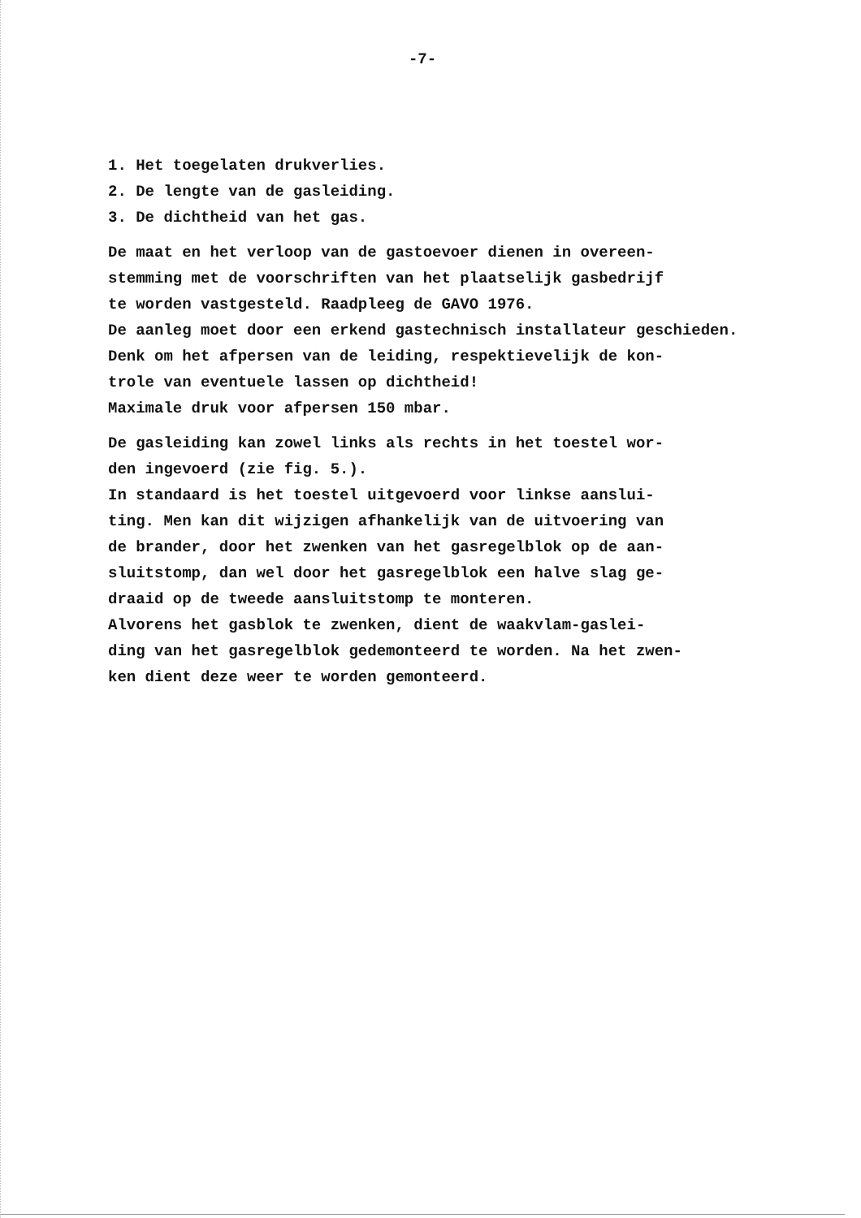-7-
1. Het toegelaten drukverlies.
2. De lengte van de gasleiding.
3. De dichtheid van het gas.
De maat en het verloop van de gastoevoer dienen in overeen-
stemming met de voorschriften van het plaatselijk gasbedrijf
te worden vastgesteld. Raadpleeg de GAVO 1976.
De aanleg moet door een erkend gastechnisch installateur geschieden.
Denk om het afpersen van de leiding, respektievelijk de kon-
trole van eventuele lassen op dichtheid!
Maximale druk voor afpersen 150 mbar.
De gasleiding kan zowel links als rechts in het toestel wor-
den ingevoerd (zie fig. 5.).
In standaard is het toestel uitgevoerd voor linkse aanslui-
ting. Men kan dit wijzigen afhankelijk van de uitvoering van
de brander, door het zwenken van het gasregelblok op de aan-
sluitstomp, dan wel door het gasregelblok een halve slag ge-
draaid op de tweede aansluitstomp te monteren.
Alvorens het gasblok te zwenken, dient de waakvlam-gaslei-
ding van het gasregelblok gedemonteerd te worden. Na het zwen-
ken dient deze weer te worden gemonteerd.